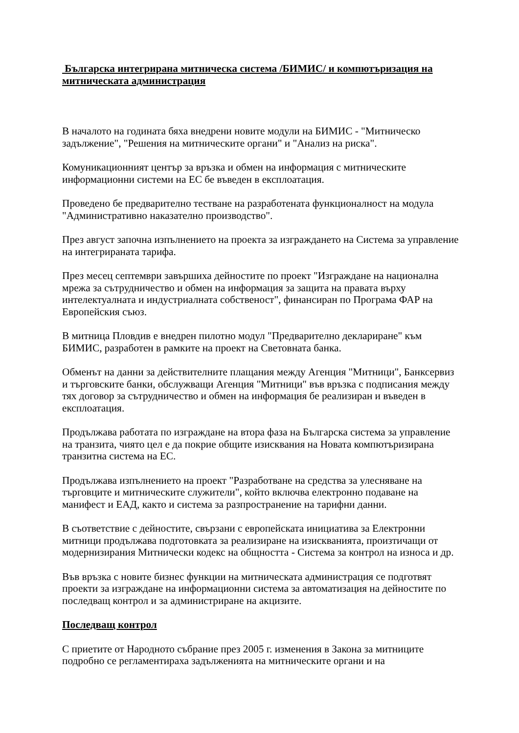Българска интегрирана митническа система /БИМИС/ и компютъризация на митническата администрация
В началото на годината бяха внедрени новите модули на БИМИС - "Митническо задължение", "Решения на митническите органи" и "Анализ на риска".
Комуникационният център за връзка и обмен на информация с митническите информационни системи на ЕС бе въведен в експлоатация.
Проведено бе предварително тестване на разработената функционалност на модула "Административно наказателно производство".
През август започна изпълнението на проекта за изграждането на Система за управление на интегрираната тарифа.
През месец септември завършиха дейностите по проект "Изграждане на национална мрежа за сътрудничество и обмен на информация за защита на правата върху интелектуалната и индустриалната собственост", финансиран по Програма ФАР на Европейския съюз.
В митница Пловдив е внедрен пилотно модул "Предварително деклариране" към БИМИС, разработен в рамките на проект на Световната банка.
Обменът на данни за действителните плащания между Агенция "Митници", Банксервиз и търговските банки, обслужващи Агенция "Митници" във връзка с подписания между тях договор за сътрудничество и обмен на информация бе реализиран и въведен в експлоатация.
Продължава работата по изграждане на втора фаза на Българска система за управление на транзита, чиято цел е да покрие общите изисквания на Новата компютъризирана транзитна система на ЕС.
Продължава изпълнението на проект "Разработване на средства за улесняване на търговците и митническите служители", който включва електронно подаване на манифест и ЕАД, както и система за разпространение на тарифни данни.
В съответствие с дейностите, свързани с европейската инициатива за Електронни митници продължава подготовката за реализиране на изискванията, произтичащи от модернизирания Митнически кодекс на общността - Система за контрол на износа и др.
Във връзка с новите бизнес функции на митническата администрация се подготвят проекти за изграждане на информационни система за автоматизация на дейностите по последващ контрол и за администриране на акцизите.
Последващ контрол
С приетите от Народното събрание през 2005 г. изменения в Закона за митниците подробно се регламентираха задълженията на митническите органи и на